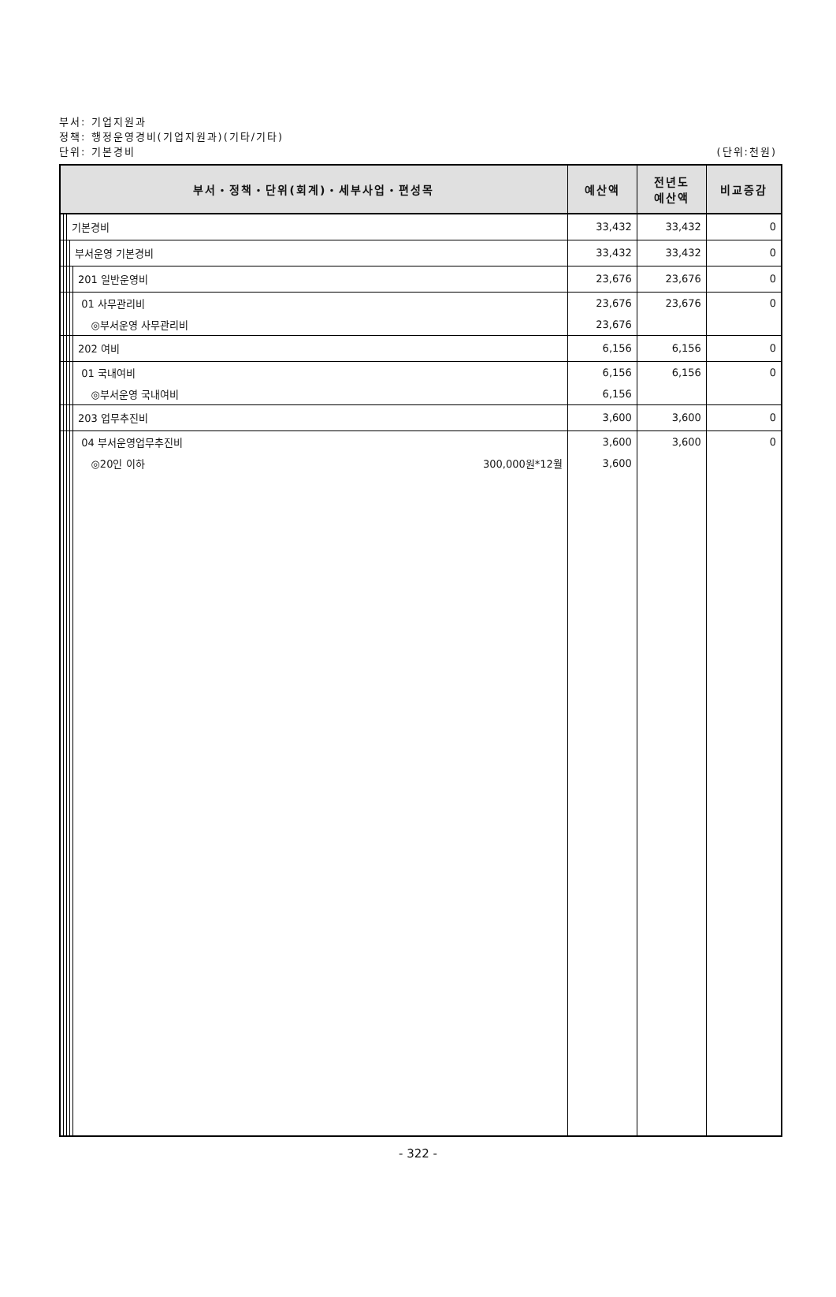부서: 기업지원과
정책: 행정운영경비(기업지원과)(기타/기타)
단위: 기본경비 (단위:천원)
| 부서・정책・단위(회계)・세부사업・편성목 | | | | | 예산액 | 전년도 예산액 | 비교증감 |
| --- | --- | --- | --- | --- | --- | --- | --- |
| | | 기본경비 | | | 33,432 | 33,432 | 0 |
| | | | 부서운영 기본경비 | | 33,432 | 33,432 | 0 |
| | | | | 201 일반운영비 | 23,676 | 23,676 | 0 |
| | | | | 01 사무관리비 | 23,676 | 23,676 | 0 |
| | | | | ◎부서운영 사무관리비 | 23,676 | | |
| | | | | 202 여비 | 6,156 | 6,156 | 0 |
| | | | | 01 국내여비 | 6,156 | 6,156 | 0 |
| | | | | ◎부서운영 국내여비 | 6,156 | | |
| | | | | 203 업무추진비 | 3,600 | 3,600 | 0 |
| | | | | 04 부서운영업무추진비 | 3,600 | 3,600 | 0 |
| | | | | ◎20인 이하 300,000원*12월 | 3,600 | | |
- 322 -